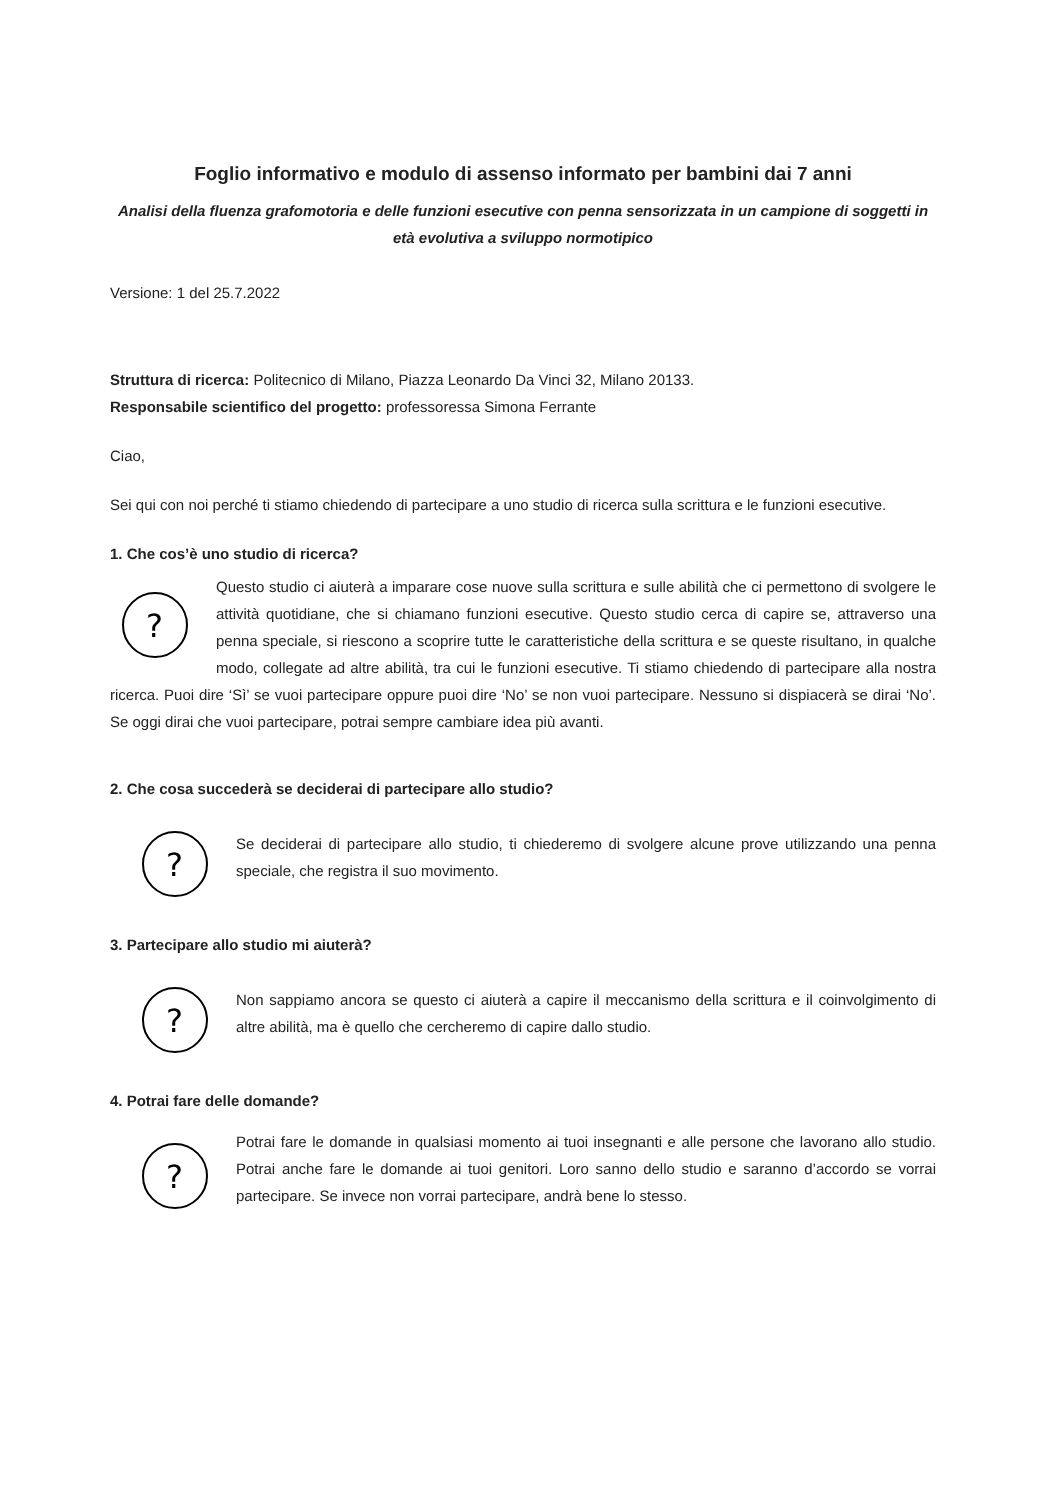Foglio informativo e modulo di assenso informato per bambini dai 7 anni
Analisi della fluenza grafomotoria e delle funzioni esecutive con penna sensorizzata in un campione di soggetti in età evolutiva a sviluppo normotipico
Versione: 1 del 25.7.2022
Struttura di ricerca: Politecnico di Milano, Piazza Leonardo Da Vinci 32, Milano 20133.
Responsabile scientifico del progetto: professoressa Simona Ferrante
Ciao,
Sei qui con noi perché ti stiamo chiedendo di partecipare a uno studio di ricerca sulla scrittura e le funzioni esecutive.
1. Che cos’è uno studio di ricerca?
?
Questo studio ci aiuterà a imparare cose nuove sulla scrittura e sulle abilità che ci permettono di svolgere le attività quotidiane, che si chiamano funzioni esecutive. Questo studio cerca di capire se, attraverso una penna speciale, si riescono a scoprire tutte le caratteristiche della scrittura e se queste risultano, in qualche modo, collegate ad altre abilità, tra cui le funzioni esecutive. Ti stiamo chiedendo di partecipare alla nostra ricerca. Puoi dire ‘Sì’ se vuoi partecipare oppure puoi dire ‘No’ se non vuoi partecipare. Nessuno si dispiacerà se dirai ‘No’. Se oggi dirai che vuoi partecipare, potrai sempre cambiare idea più avanti.
2. Che cosa succederà se deciderai di partecipare allo studio?
?
Se deciderai di partecipare allo studio, ti chiederemo di svolgere alcune prove utilizzando una penna speciale, che registra il suo movimento.
3. Partecipare allo studio mi aiuterà?
?
Non sappiamo ancora se questo ci aiuterà a capire il meccanismo della scrittura e il coinvolgimento di altre abilità, ma è quello che cercheremo di capire dallo studio.
4. Potrai fare delle domande?
?
Potrai fare le domande in qualsiasi momento ai tuoi insegnanti e alle persone che lavorano allo studio. Potrai anche fare le domande ai tuoi genitori. Loro sanno dello studio e saranno d’accordo se vorrai partecipare. Se invece non vorrai partecipare, andrà bene lo stesso.